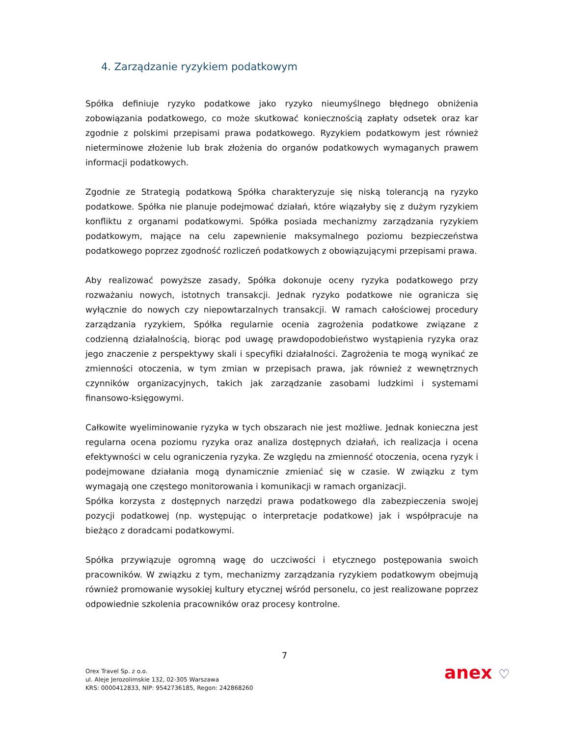4. Zarządzanie ryzykiem podatkowym
Spółka definiuje ryzyko podatkowe jako ryzyko nieumyślnego błędnego obniżenia zobowiązania podatkowego, co może skutkować koniecznością zapłaty odsetek oraz kar zgodnie z polskimi przepisami prawa podatkowego. Ryzykiem podatkowym jest również nieterminowe złożenie lub brak złożenia do organów podatkowych wymaganych prawem informacji podatkowych.
Zgodnie ze Strategią podatkową Spółka charakteryzuje się niską tolerancją na ryzyko podatkowe. Spółka nie planuje podejmować działań, które wiązałyby się z dużym ryzykiem konfliktu z organami podatkowymi. Spółka posiada mechanizmy zarządzania ryzykiem podatkowym, mające na celu zapewnienie maksymalnego poziomu bezpieczeństwa podatkowego poprzez zgodność rozliczeń podatkowych z obowiązującymi przepisami prawa.
Aby realizować powyższe zasady, Spółka dokonuje oceny ryzyka podatkowego przy rozważaniu nowych, istotnych transakcji. Jednak ryzyko podatkowe nie ogranicza się wyłącznie do nowych czy niepowtarzalnych transakcji. W ramach całościowej procedury zarządzania ryzykiem, Spółka regularnie ocenia zagrożenia podatkowe związane z codzienną działalnością, biorąc pod uwagę prawdopodobieństwo wystąpienia ryzyka oraz jego znaczenie z perspektywy skali i specyfiki działalności. Zagrożenia te mogą wynikać ze zmienności otoczenia, w tym zmian w przepisach prawa, jak również z wewnętrznych czynników organizacyjnych, takich jak zarządzanie zasobami ludzkimi i systemami finansowo-księgowymi.
Całkowite wyeliminowanie ryzyka w tych obszarach nie jest możliwe. Jednak konieczna jest regularna ocena poziomu ryzyka oraz analiza dostępnych działań, ich realizacja i ocena efektywności w celu ograniczenia ryzyka. Ze względu na zmienność otoczenia, ocena ryzyk i podejmowane działania mogą dynamicznie zmieniać się w czasie. W związku z tym wymagają one częstego monitorowania i komunikacji w ramach organizacji.
Spółka korzysta z dostępnych narzędzi prawa podatkowego dla zabezpieczenia swojej pozycji podatkowej (np. występując o interpretacje podatkowe) jak i współpracuje na bieżąco z doradcami podatkowymi.
Spółka przywiązuje ogromną wagę do uczciwości i etycznego postępowania swoich pracowników. W związku z tym, mechanizmy zarządzania ryzykiem podatkowym obejmują również promowanie wysokiej kultury etycznej wśród personelu, co jest realizowane poprzez odpowiednie szkolenia pracowników oraz procesy kontrolne.
7
Orex Travel Sp. z o.o.
ul. Aleje Jerozolimskie 132, 02-305 Warszawa
KRS: 0000412833, NIP: 9542736185, Regon: 242868260
anex ♡